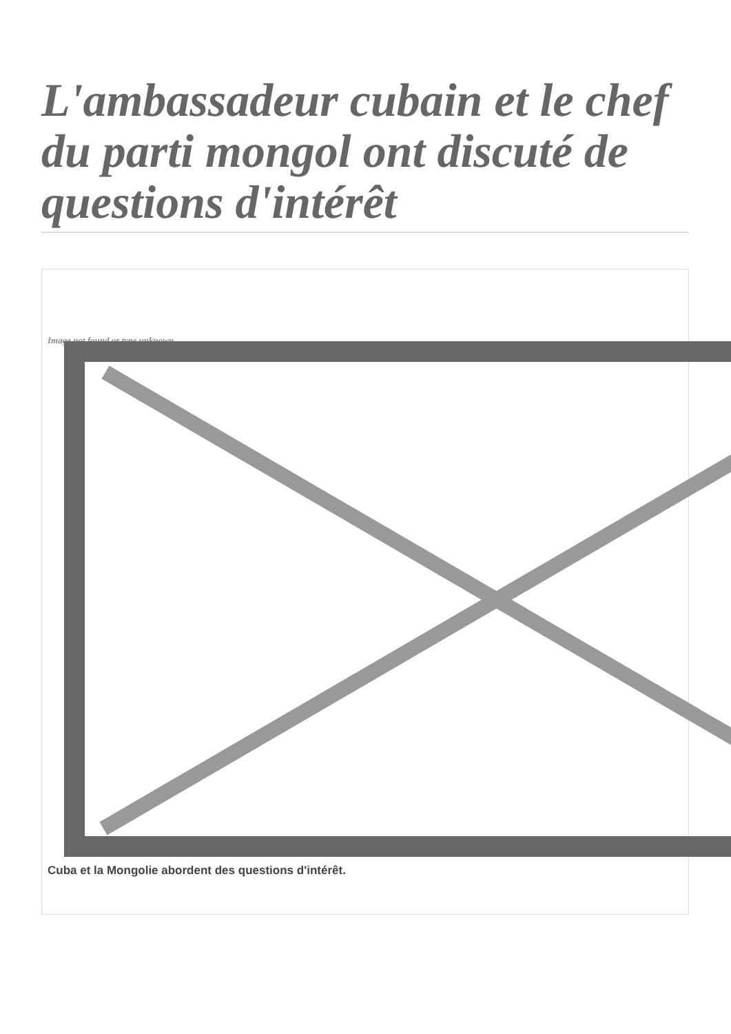L'ambassadeur cubain et le chef du parti mongol ont discuté de questions d'intérêt
Image not found or type unknown
Cuba et la Mongolie abordent des questions d'intérêt.